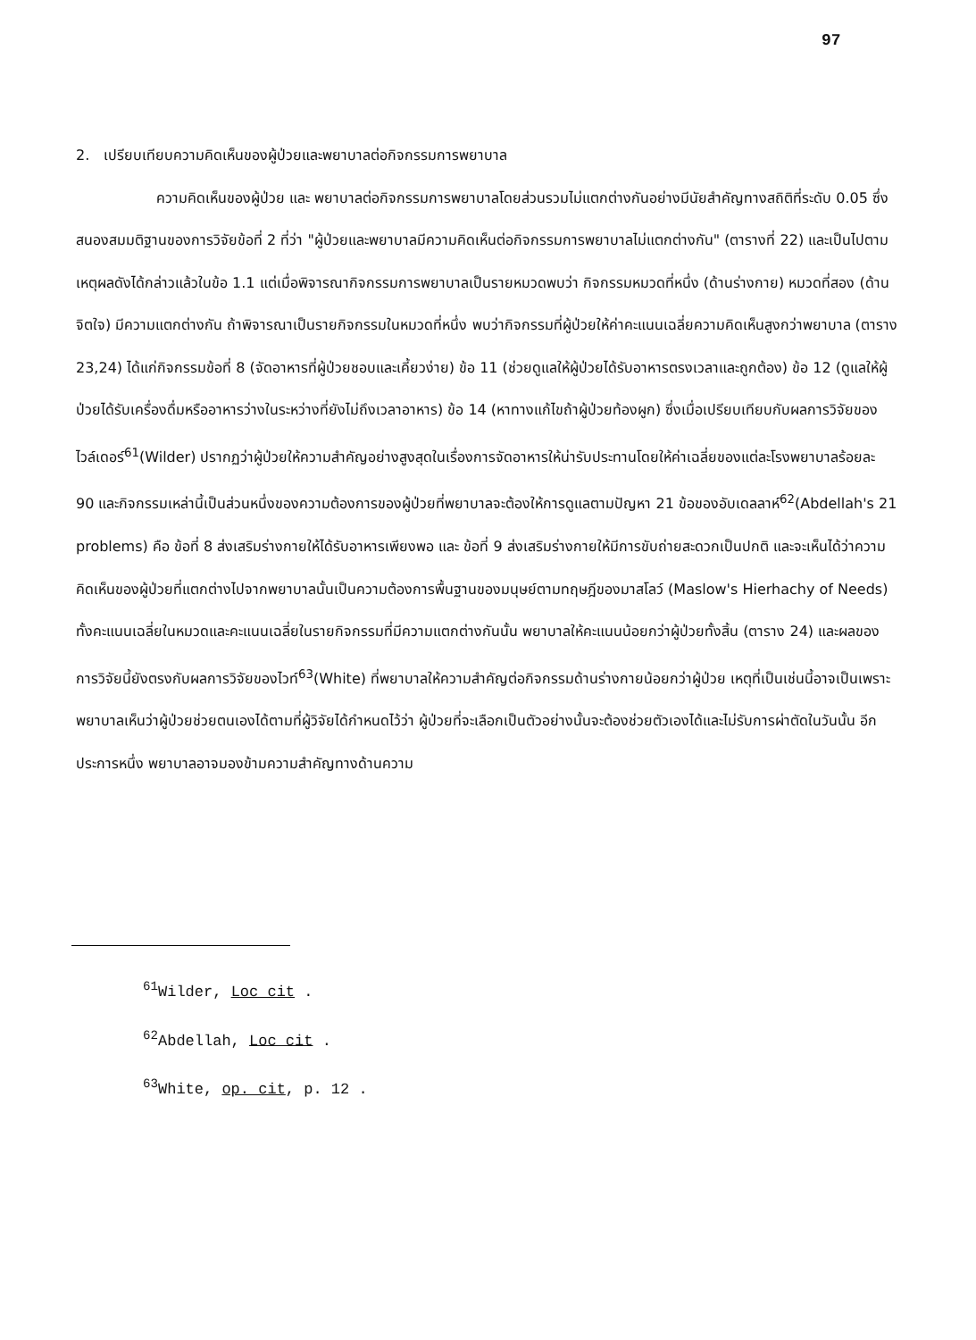97
2. เปรียบเทียบความคิดเห็นของผู้ป่วยและพยาบาลต่อกิจกรรมการพยาบาล
ความคิดเห็นของผู้ป่วย และ พยาบาลต่อกิจกรรมการพยาบาลโดยส่วนรวมไม่แตกต่างกันอย่างมีนัยสำคัญทางสถิติที่ระดับ 0.05 ซึ่งสนองสมมติฐานของการวิจัยข้อที่ 2 ที่ว่า "ผู้ป่วยและพยาบาลมีความคิดเห็นต่อกิจกรรมการพยาบาลไม่แตกต่างกัน" (ตารางที่ 22) และเป็นไปตามเหตุผลดังได้กล่าวแล้วในข้อ 1.1 แต่เมื่อพิจารณากิจกรรมการพยาบาลเป็นรายหมวดพบว่า กิจกรรมหมวดที่หนึ่ง (ด้านร่างกาย) หมวดที่สอง (ด้านจิตใจ) มีความแตกต่างกัน ถ้าพิจารณาเป็นรายกิจกรรมในหมวดที่หนึ่ง พบว่ากิจกรรมที่ผู้ป่วยให้ค่าคะแนนเฉลี่ยความคิดเห็นสูงกว่าพยาบาล (ตาราง 23,24) ได้แก่กิจกรรมข้อที่ 8 (จัดอาหารที่ผู้ป่วยชอบและเคี้ยวง่าย) ข้อ 11 (ช่วยดูแลให้ผู้ป่วยได้รับอาหารตรงเวลาและถูกต้อง) ข้อ 12 (ดูแลให้ผู้ป่วยได้รับเครื่องดื่มหรืออาหารว่างในระหว่างที่ยังไม่ถึงเวลาอาหาร) ข้อ 14 (หาทางแก้ไขถ้าผู้ป่วยท้องผูก) ซึ่งเมื่อเปรียบเทียบกับผลการวิจัยของไวล์เดอร์<sup>61</sup>(Wilder) ปรากฏว่าผู้ป่วยให้ความสำคัญอย่างสูงสุดในเรื่องการจัดอาหารให้น่ารับประทานโดยให้ค่าเฉลี่ยของแต่ละโรงพยาบาลร้อยละ 90 และกิจกรรมเหล่านี้เป็นส่วนหนึ่งของความต้องการของผู้ป่วยที่พยาบาลจะต้องให้การดูแลตามปัญหา 21 ข้อของอับเดลลาห์<sup>62</sup>(Abdellah's 21 problems) คือ ข้อที่ 8 ส่งเสริมร่างกายให้ได้รับอาหารเพียงพอ และ ข้อที่ 9 ส่งเสริมร่างกายให้มีการขับถ่ายสะดวกเป็นปกติ และจะเห็นได้ว่าความคิดเห็นของผู้ป่วยที่แตกต่างไปจากพยาบาลนั้นเป็นความต้องการพื้นฐานของมนุษย์ตามทฤษฎีของมาสโลว์ (Maslow's Hierhachy of Needs) ทั้งคะแนนเฉลี่ยในหมวดและคะแนนเฉลี่ยในรายกิจกรรมที่มีความแตกต่างกันนั้น พยาบาลให้คะแนนน้อยกว่าผู้ป่วยทั้งสิ้น (ตาราง 24) และผลของการวิจัยนี้ยังตรงกับผลการวิจัยของไวท์<sup>63</sup>(White) ที่พยาบาลให้ความสำคัญต่อกิจกรรมด้านร่างกายน้อยกว่าผู้ป่วย เหตุที่เป็นเช่นนี้อาจเป็นเพราะพยาบาลเห็นว่าผู้ป่วยช่วยตนเองได้ตามที่ผู้วิจัยได้กำหนดไว้ว่า ผู้ป่วยที่จะเลือกเป็นตัวอย่างนั้นจะต้องช่วยตัวเองได้และไม่รับการผ่าตัดในวันนั้น อีกประการหนึ่ง พยาบาลอาจมองข้ามความสำคัญทางด้านความ
<sup>61</sup> Wilder, Loc cit .
<sup>62</sup> Abdellah, Loc cit .
<sup>63</sup> White, op. cit, p. 12 .